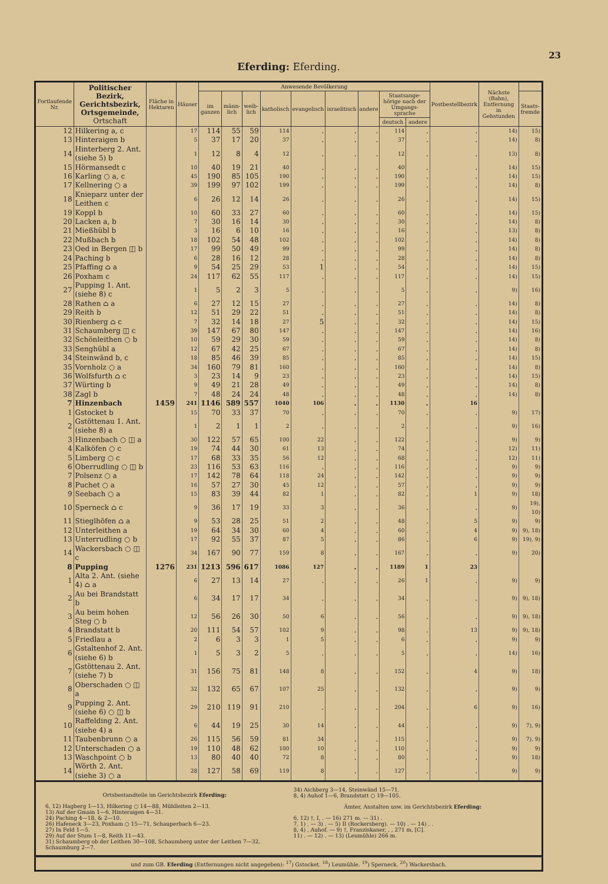23
Eferding: Eferding.
| Fortlaufende Nr. | Politischer Bezirk, Gerichtsbezirk, Ortsgemeinde, Ortschaft | Fläche in Hektaren | Häuser | Anwesende Bevölkerung | | | | | | | | | Postbestellbezirk | Nächste (Bahn), Entfernung in Gehstunden | |
| --- | --- | --- | --- | --- | --- | --- | --- | --- | --- | --- | --- | --- | --- | --- | --- |
| | | | | im ganzen | männ-lich | weib-lich | katholisch | evangelisch | israelitisch | andere | Staatsange-hörige nach der Umgangs-sprache | | | | Staats-fremde |
| | | | | | | | | | | | deutsch | andere | | | |
| 12 | Hilkering a, c | | 17 | 114 | 55 | 59 | 114 | . | . | . | 114 | . | . | 14) | 15) |
| 13 | Hinteraigen b | | 5 | 37 | 17 | 20 | 37 | . | . | . | 37 | . | . | 14) | 8) |
| 14 | Hinterberg 2. Ant. (siehe 5) b | | 1 | 12 | 8 | 4 | 12 | . | . | . | 12 | . | . | 13) | 8) |
| 15 | Hörmansedt c | | 10 | 40 | 19 | 21 | 40 | . | . | . | 40 | . | . | 14) | 15) |
| 16 | Karling ○ a, c | | 45 | 190 | 85 | 105 | 190 | . | . | . | 190 | . | . | 14) | 15) |
| 17 | Kellnering ○ a | | 39 | 199 | 97 | 102 | 199 | . | . | . | 199 | . | . | 14) | 8) |
| 18 | Knieparz unter der Leithen c | | 6 | 26 | 12 | 14 | 26 | . | . | . | 26 | . | . | 14) | 15) |
| 19 | Koppl b | | 10 | 60 | 33 | 27 | 60 | . | . | . | 60 | . | . | 14) | 15) |
| 20 | Lacken a, b | | 7 | 30 | 16 | 14 | 30 | . | . | . | 30 | . | . | 14) | 8) |
| 21 | Mießhübl b | | 3 | 16 | 6 | 10 | 16 | . | . | . | 16 | . | . | 13) | 8) |
| 22 | Mußbach b | | 18 | 102 | 54 | 48 | 102 | . | . | . | 102 | . | . | 14) | 8) |
| 23 | Oed in Bergen ◫ b | | 17 | 99 | 50 | 49 | 99 | . | . | . | 99 | . | . | 14) | 8) |
| 24 | Paching b | | 6 | 28 | 16 | 12 | 28 | . | . | . | 28 | . | . | 14) | 8) |
| 25 | Pfaffing ⌂ a | | 9 | 54 | 25 | 29 | 53 | 1 | . | . | 54 | . | . | 14) | 15) |
| 26 | Poxham c | | 24 | 117 | 62 | 55 | 117 | . | . | . | 117 | . | . | 14) | 15) |
| 27 | Pupping 1. Ant. (siehe 8) c | | 1 | 5 | 2 | 3 | 5 | . | . | . | 5 | . | . | 9) | 16) |
| 28 | Rathen ⌂ a | | 6 | 27 | 12 | 15 | 27 | . | . | . | 27 | . | . | 14) | 8) |
| 29 | Reith b | | 12 | 51 | 29 | 22 | 51 | . | . | . | 51 | . | . | 14) | 8) |
| 30 | Rienberg ⌂ c | | 7 | 32 | 14 | 18 | 27 | 5 | . | . | 32 | . | . | 14) | 15) |
| 31 | Schaumberg ◫ c | | 39 | 147 | 67 | 80 | 147 | . | . | . | 147 | . | . | 14) | 16) |
| 32 | Schönleithen ○ b | | 10 | 59 | 29 | 30 | 59 | . | . | . | 59 | . | . | 14) | 8) |
| 33 | Senghübl a | | 12 | 67 | 42 | 25 | 67 | . | . | . | 67 | . | . | 14) | 8) |
| 34 | Steinwänd b, c | | 18 | 85 | 46 | 39 | 85 | . | . | . | 85 | . | . | 14) | 15) |
| 35 | Vornholz ○ a | | 34 | 160 | 79 | 81 | 160 | . | . | . | 160 | . | . | 14) | 8) |
| 36 | Wolfsfurth ⌂ c | | 3 | 23 | 14 | 9 | 23 | . | . | . | 23 | . | . | 14) | 15) |
| 37 | Würting b | | 9 | 49 | 21 | 28 | 49 | . | . | . | 49 | . | . | 14) | 8) |
| 38 | Zagl b | | 7 | 48 | 24 | 24 | 48 | . | . | . | 48 | . | . | 14) | 8) |
| 7 | Hinzenbach | 1459 | 241 | 1146 | 589 | 557 | 1040 | 106 | . | . | 1130 | . | 16 | | |
| 1 | Gstocket b | | 15 | 70 | 33 | 37 | 70 | . | . | . | 70 | . | . | 9) | 17) |
| 2 | Gstöttenau 1. Ant. (siehe 8) a | | 1 | 2 | 1 | 1 | 2 | . | . | . | 2 | . | . | 9) | 16) |
| 3 | Hinzenbach ○ ◫ a | | 30 | 122 | 57 | 65 | 100 | 22 | . | . | 122 | . | . | 9) | 9) |
| 4 | Kalköfen ○ c | | 19 | 74 | 44 | 30 | 61 | 13 | . | . | 74 | . | . | 12) | 11) |
| 5 | Limberg ○ c | | 17 | 68 | 33 | 35 | 56 | 12 | . | . | 68 | . | . | 12) | 11) |
| 6 | Oberrudling ○ ◫ b | | 23 | 116 | 53 | 63 | 116 | . | . | . | 116 | . | . | 9) | 9) |
| 7 | Polsenz ○ a | | 17 | 142 | 78 | 64 | 118 | 24 | . | . | 142 | . | . | 9) | 9) |
| 8 | Puchet ○ a | | 16 | 57 | 27 | 30 | 45 | 12 | . | . | 57 | . | . | 9) | 9) |
| 9 | Seebach ○ a | | 15 | 83 | 39 | 44 | 82 | 1 | . | . | 82 | . | 1 | 9) | 18) |
| 10 | Sperneck ⌂ c | | 9 | 36 | 17 | 19 | 33 | 3 | . | . | 36 | . | . | 9) | 19), 10) |
| 11 | Stieglhöfen ⌂ a | | 9 | 53 | 28 | 25 | 51 | 2 | . | . | 48 | . | 5 | 9) | 9) |
| 12 | Unterleithen a | | 19 | 64 | 34 | 30 | 60 | 4 | . | . | 60 | . | 4 | 9) | 9), 18) |
| 13 | Unterrudling ○ b | | 17 | 92 | 55 | 37 | 87 | 5 | . | . | 86 | . | 6 | 9) | 19), 9) |
| 14 | Wackersbach ○ ◫ c | | 34 | 167 | 90 | 77 | 159 | 8 | . | . | 167 | . | . | 9) | 20) |
| 8 | Pupping | 1276 | 231 | 1213 | 596 | 617 | 1086 | 127 | . | . | 1189 | 1 | 23 | | |
| 1 | Alta 2. Ant. (siehe 4) ⌂ a | | 6 | 27 | 13 | 14 | 27 | . | . | . | 26 | 1 | . | 9) | 9) |
| 2 | Au bei Brandstatt b | | 6 | 34 | 17 | 17 | 34 | . | . | . | 34 | . | . | 9) | 9), 18) |
| 3 | Au beim hohen Steg ○ b | | 12 | 56 | 26 | 30 | 50 | 6 | . | . | 56 | . | . | 9) | 9), 18) |
| 4 | Brandstatt b | | 20 | 111 | 54 | 57 | 102 | 9 | . | . | 98 | . | 13 | 9) | 9), 18) |
| 5 | Friedlau a | | 2 | 6 | 3 | 3 | 1 | 5 | . | . | 6 | . | . | 9) | 9) |
| 6 | Gstaltenhof 2. Ant. (siehe 6) b | | 1 | 5 | 3 | 2 | 5 | . | . | . | 5 | . | . | 14) | 16) |
| 7 | Gstöttenau 2. Ant. (siehe 7) b | | 31 | 156 | 75 | 81 | 148 | 8 | . | . | 152 | . | 4 | 9) | 18) |
| 8 | Oberschaden ○ ◫ a | | 32 | 132 | 65 | 67 | 107 | 25 | . | . | 132 | . | . | 9) | 9) |
| 9 | Pupping 2. Ant. (siehe 6) ○ ◫ b | | 29 | 210 | 119 | 91 | 210 | . | . | . | 204 | . | 6 | 9) | 16) |
| 10 | Raffelding 2. Ant. (siehe 4) a | | 6 | 44 | 19 | 25 | 30 | 14 | . | . | 44 | . | . | 9) | 7), 9) |
| 11 | Taubenbrunn ○ a | | 26 | 115 | 56 | 59 | 81 | 34 | . | . | 115 | . | . | 9) | 7), 9) |
| 12 | Unterschaden ○ a | | 19 | 110 | 48 | 62 | 100 | 10 | . | . | 110 | . | . | 9) | 9) |
| 13 | Waschpoint ○ b | | 13 | 80 | 40 | 40 | 72 | 8 | . | . | 80 | . | . | 9) | 18) |
| 14 | Wörth 2. Ant. (siehe 3) ○ a | | 28 | 127 | 58 | 69 | 119 | 8 | . | . | 127 | . | . | 9) | 9) |
Ortsbestandteile im Gerichtsbezirk Eferding:
6, 12) Hagberg 1—13, Hilkering ○ 14—88, Mühlleiten 2—13.
13) Auf der Gmain 1—6, Hinteraigen 4—31.
24) Paching 4—18, & 2—10.
26) Hafeneck 3—23, Poxham ○ 15—71, Schauperbach 6—23.
27) In Feld 1—5.
29) Auf der Stum 1—8, Reith 11—43.
31) Schaumberg ob der Leithen 30—108, Schaumberg unter der Leithen 7—32, Schaumburg 2—7.
34) Aichberg 3—14, Steinwänd 15—71.
8, 4) Auhof 1—6, Brandstatt ○ 19—105.
Ämter, Anstalten usw. im Gerichtsbezirk Eferding:
6, 12) †, I, . — 16) 271 m. — 31) .
7, 1) . — 3) . — 5) II (Rockersberg). — 10) . — 14) , .
8, 4) , Auhof. — 9) †, Franziskaner, , , 271 m, [C].
11) . — 12) . — 13) (Leumühle) 266 m.
und zum GB. Eferding (Entfernungen nicht angegeben): <sup>17</sup>) Gstocket. <sup>18</sup>) Leumühle. <sup>19</sup>) Sperneck. <sup>20</sup>) Wackersbach.